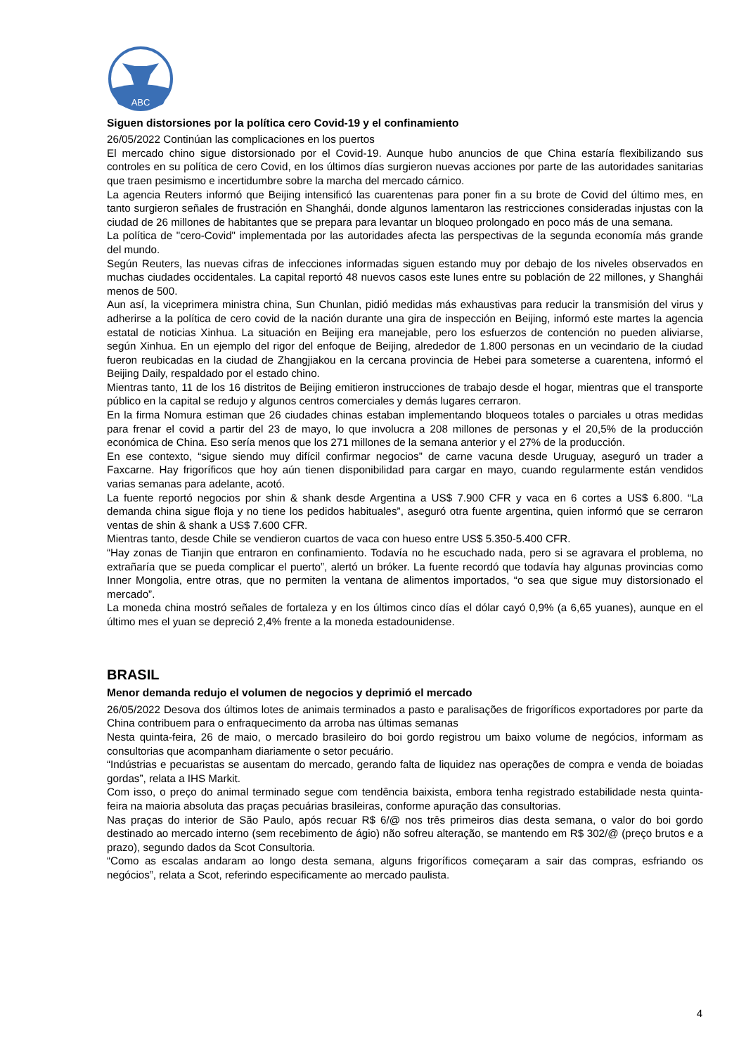ABC
Siguen distorsiones por la política cero Covid-19 y el confinamiento
26/05/2022 Continúan las complicaciones en los puertos
El mercado chino sigue distorsionado por el Covid-19. Aunque hubo anuncios de que China estaría flexibilizando sus controles en su política de cero Covid, en los últimos días surgieron nuevas acciones por parte de las autoridades sanitarias que traen pesimismo e incertidumbre sobre la marcha del mercado cárnico.
La agencia Reuters informó que Beijing intensificó las cuarentenas para poner fin a su brote de Covid del último mes, en tanto surgieron señales de frustración en Shanghái, donde algunos lamentaron las restricciones consideradas injustas con la ciudad de 26 millones de habitantes que se prepara para levantar un bloqueo prolongado en poco más de una semana.
La política de "cero-Covid" implementada por las autoridades afecta las perspectivas de la segunda economía más grande del mundo.
Según Reuters, las nuevas cifras de infecciones informadas siguen estando muy por debajo de los niveles observados en muchas ciudades occidentales. La capital reportó 48 nuevos casos este lunes entre su población de 22 millones, y Shanghái menos de 500.
Aun así, la viceprimera ministra china, Sun Chunlan, pidió medidas más exhaustivas para reducir la transmisión del virus y adherirse a la política de cero covid de la nación durante una gira de inspección en Beijing, informó este martes la agencia estatal de noticias Xinhua. La situación en Beijing era manejable, pero los esfuerzos de contención no pueden aliviarse, según Xinhua. En un ejemplo del rigor del enfoque de Beijing, alrededor de 1.800 personas en un vecindario de la ciudad fueron reubicadas en la ciudad de Zhangjiakou en la cercana provincia de Hebei para someterse a cuarentena, informó el Beijing Daily, respaldado por el estado chino.
Mientras tanto, 11 de los 16 distritos de Beijing emitieron instrucciones de trabajo desde el hogar, mientras que el transporte público en la capital se redujo y algunos centros comerciales y demás lugares cerraron.
En la firma Nomura estiman que 26 ciudades chinas estaban implementando bloqueos totales o parciales u otras medidas para frenar el covid a partir del 23 de mayo, lo que involucra a 208 millones de personas y el 20,5% de la producción económica de China. Eso sería menos que los 271 millones de la semana anterior y el 27% de la producción.
En ese contexto, “sigue siendo muy difícil confirmar negocios” de carne vacuna desde Uruguay, aseguró un trader a Faxcarne. Hay frigoríficos que hoy aún tienen disponibilidad para cargar en mayo, cuando regularmente están vendidos varias semanas para adelante, acotó.
La fuente reportó negocios por shin & shank desde Argentina a US$ 7.900 CFR y vaca en 6 cortes a US$ 6.800. “La demanda china sigue floja y no tiene los pedidos habituales”, aseguró otra fuente argentina, quien informó que se cerraron ventas de shin & shank a US$ 7.600 CFR.
Mientras tanto, desde Chile se vendieron cuartos de vaca con hueso entre US$ 5.350-5.400 CFR.
“Hay zonas de Tianjin que entraron en confinamiento. Todavía no he escuchado nada, pero si se agravara el problema, no extrañaría que se pueda complicar el puerto”, alertó un bróker. La fuente recordó que todavía hay algunas provincias como Inner Mongolia, entre otras, que no permiten la ventana de alimentos importados, “o sea que sigue muy distorsionado el mercado”.
La moneda china mostró señales de fortaleza y en los últimos cinco días el dólar cayó 0,9% (a 6,65 yuanes), aunque en el último mes el yuan se depreció 2,4% frente a la moneda estadounidense.
BRASIL
Menor demanda redujo el volumen de negocios y deprimió el mercado
26/05/2022 Desova dos últimos lotes de animais terminados a pasto e paralisações de frigoríficos exportadores por parte da China contribuem para o enfraquecimento da arroba nas últimas semanas
Nesta quinta-feira, 26 de maio, o mercado brasileiro do boi gordo registrou um baixo volume de negócios, informam as consultorias que acompanham diariamente o setor pecuário.
“Indústrias e pecuaristas se ausentam do mercado, gerando falta de liquidez nas operações de compra e venda de boiadas gordas”, relata a IHS Markit.
Com isso, o preço do animal terminado segue com tendência baixista, embora tenha registrado estabilidade nesta quinta-feira na maioria absoluta das praças pecuárias brasileiras, conforme apuração das consultorias.
Nas praças do interior de São Paulo, após recuar R$ 6/@ nos três primeiros dias desta semana, o valor do boi gordo destinado ao mercado interno (sem recebimento de ágio) não sofreu alteração, se mantendo em R$ 302/@ (preço brutos e a prazo), segundo dados da Scot Consultoria.
“Como as escalas andaram ao longo desta semana, alguns frigoríficos começaram a sair das compras, esfriando os negócios”, relata a Scot, referindo especificamente ao mercado paulista.
4